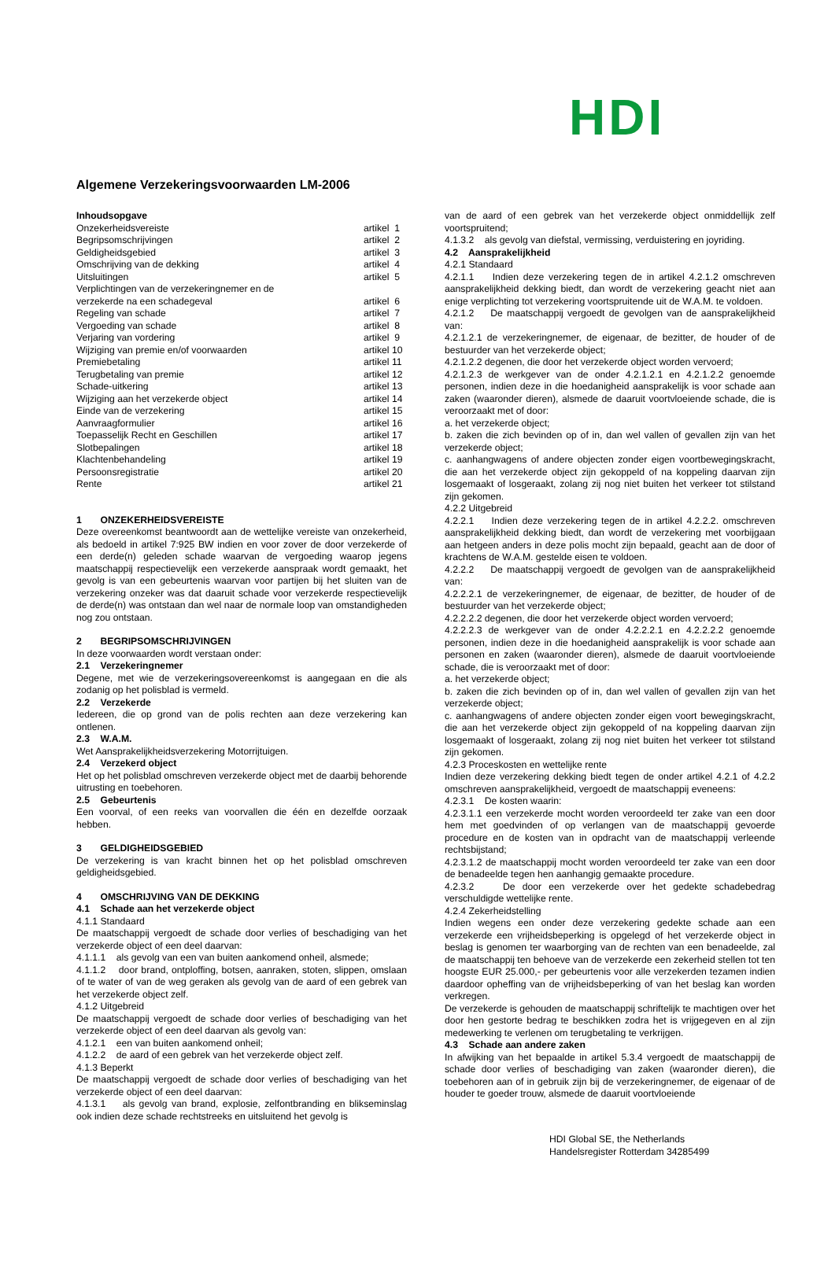HDI
Algemene Verzekeringsvoorwaarden LM-2006
Inhoudsopgave
| Onzekerheidsvereiste | artikel 1 |
| Begripsomschrijvingen | artikel 2 |
| Geldigheidsgebied | artikel 3 |
| Omschrijving van de dekking | artikel 4 |
| Uitsluitingen | artikel 5 |
| Verplichtingen van de verzekeringnemer en de verzekerde na een schadegeval | artikel 6 |
| Regeling van schade | artikel 7 |
| Vergoeding van schade | artikel 8 |
| Verjaring van vordering | artikel 9 |
| Wijziging van premie en/of voorwaarden | artikel 10 |
| Premiebetaling | artikel 11 |
| Terugbetaling van premie | artikel 12 |
| Schade-uitkering | artikel 13 |
| Wijziging aan het verzekerde object | artikel 14 |
| Einde van de verzekering | artikel 15 |
| Aanvraagformulier | artikel 16 |
| Toepasselijk Recht en Geschillen | artikel 17 |
| Slotbepalingen | artikel 18 |
| Klachtenbehandeling | artikel 19 |
| Persoonsregistratie | artikel 20 |
| Rente | artikel 21 |
1 ONZEKERHEIDSVEREISTE
Deze overeenkomst beantwoordt aan de wettelijke vereiste van onzekerheid, als bedoeld in artikel 7:925 BW indien en voor zover de door verzekerde of een derde(n) geleden schade waarvan de vergoeding waarop jegens maatschappij respectievelijk een verzekerde aanspraak wordt gemaakt, het gevolg is van een gebeurtenis waarvan voor partijen bij het sluiten van de verzekering onzeker was dat daaruit schade voor verzekerde respectievelijk de derde(n) was ontstaan dan wel naar de normale loop van omstandigheden nog zou ontstaan.
2 BEGRIPSOMSCHRIJVINGEN
In deze voorwaarden wordt verstaan onder:
2.1 Verzekeringnemer
Degene, met wie de verzekeringsovereenkomst is aangegaan en die als zodanig op het polisblad is vermeld.
2.2 Verzekerde
Iedereen, die op grond van de polis rechten aan deze verzekering kan ontlenen.
2.3 W.A.M.
Wet Aansprakelijkheidsverzekering Motorrijtuigen.
2.4 Verzekerd object
Het op het polisblad omschreven verzekerde object met de daarbij behorende uitrusting en toebehoren.
2.5 Gebeurtenis
Een voorval, of een reeks van voorvallen die één en dezelfde oorzaak hebben.
3 GELDIGHEIDSGEBIED
De verzekering is van kracht binnen het op het polisblad omschreven geldigheidsgebied.
4 OMSCHRIJVING VAN DE DEKKING
4.1 Schade aan het verzekerde object
4.1.1 Standaard
De maatschappij vergoedt de schade door verlies of beschadiging van het verzekerde object of een deel daarvan:
4.1.1.1 als gevolg van een van buiten aankomend onheil, alsmede;
4.1.1.2 door brand, ontploffing, botsen, aanraken, stoten, slippen, omslaan of te water of van de weg geraken als gevolg van de aard of een gebrek van het verzekerde object zelf.
4.1.2 Uitgebreid
De maatschappij vergoedt de schade door verlies of beschadiging van het verzekerde object of een deel daarvan als gevolg van:
4.1.2.1 een van buiten aankomend onheil;
4.1.2.2 de aard of een gebrek van het verzekerde object zelf.
4.1.3 Beperkt
De maatschappij vergoedt de schade door verlies of beschadiging van het verzekerde object of een deel daarvan:
4.1.3.1 als gevolg van brand, explosie, zelfontbranding en blikseminslag ook indien deze schade rechtstreeks en uitsluitend het gevolg is
van de aard of een gebrek van het verzekerde object onmiddellijk zelf voortspruitend;
4.1.3.2 als gevolg van diefstal, vermissing, verduistering en joyriding.
4.2 Aansprakelijkheid
4.2.1 Standaard
4.2.1.1 Indien deze verzekering tegen de in artikel 4.2.1.2 omschreven aansprakelijkheid dekking biedt, dan wordt de verzekering geacht niet aan enige verplichting tot verzekering voortspruitende uit de W.A.M. te voldoen.
4.2.1.2 De maatschappij vergoedt de gevolgen van de aansprakelijkheid van:
4.2.1.2.1 de verzekeringnemer, de eigenaar, de bezitter, de houder of de bestuurder van het verzekerde object;
4.2.1.2.2 degenen, die door het verzekerde object worden vervoerd;
4.2.1.2.3 de werkgever van de onder 4.2.1.2.1 en 4.2.1.2.2 genoemde personen, indien deze in die hoedanigheid aansprakelijk is voor schade aan zaken (waaronder dieren), alsmede de daaruit voortvloeiende schade, die is veroorzaakt met of door:
a. het verzekerde object;
b. zaken die zich bevinden op of in, dan wel vallen of gevallen zijn van het verzekerde object;
c. aanhangwagens of andere objecten zonder eigen voortbewegingskracht, die aan het verzekerde object zijn gekoppeld of na koppeling daarvan zijn losgemaakt of losgeraakt, zolang zij nog niet buiten het verkeer tot stilstand zijn gekomen.
4.2.2 Uitgebreid
4.2.2.1 Indien deze verzekering tegen de in artikel 4.2.2.2. omschreven aansprakelijkheid dekking biedt, dan wordt de verzekering met voorbijgaan aan hetgeen anders in deze polis mocht zijn bepaald, geacht aan de door of krachtens de W.A.M. gestelde eisen te voldoen.
4.2.2.2 De maatschappij vergoedt de gevolgen van de aansprakelijkheid van:
4.2.2.2.1 de verzekeringnemer, de eigenaar, de bezitter, de houder of de bestuurder van het verzekerde object;
4.2.2.2.2 degenen, die door het verzekerde object worden vervoerd;
4.2.2.2.3 de werkgever van de onder 4.2.2.2.1 en 4.2.2.2.2 genoemde personen, indien deze in die hoedanigheid aansprakelijk is voor schade aan personen en zaken (waaronder dieren), alsmede de daaruit voortvloeiende schade, die is veroorzaakt met of door:
a. het verzekerde object;
b. zaken die zich bevinden op of in, dan wel vallen of gevallen zijn van het verzekerde object;
c. aanhangwagens of andere objecten zonder eigen voort bewegingskracht, die aan het verzekerde object zijn gekoppeld of na koppeling daarvan zijn losgemaakt of losgeraakt, zolang zij nog niet buiten het verkeer tot stilstand zijn gekomen.
4.2.3 Proceskosten en wettelijke rente
Indien deze verzekering dekking biedt tegen de onder artikel 4.2.1 of 4.2.2 omschreven aansprakelijkheid, vergoedt de maatschappij eveneens:
4.2.3.1 De kosten waarin:
4.2.3.1.1 een verzekerde mocht worden veroordeeld ter zake van een door hem met goedvinden of op verlangen van de maatschappij gevoerde procedure en de kosten van in opdracht van de maatschappij verleende rechtsbijstand;
4.2.3.1.2 de maatschappij mocht worden veroordeeld ter zake van een door de benadeelde tegen hen aanhangig gemaakte procedure.
4.2.3.2 De door een verzekerde over het gedekte schadebedrag verschuldigde wettelijke rente.
4.2.4 Zekerheidstelling
Indien wegens een onder deze verzekering gedekte schade aan een verzekerde een vrijheidsbeperking is opgelegd of het verzekerde object in beslag is genomen ter waarborging van de rechten van een benadeelde, zal de maatschappij ten behoeve van de verzekerde een zekerheid stellen tot ten hoogste EUR 25.000,- per gebeurtenis voor alle verzekerden tezamen indien daardoor opheffing van de vrijheidsbeperking of van het beslag kan worden verkregen.
De verzekerde is gehouden de maatschappij schriftelijk te machtigen over het door hen gestorte bedrag te beschikken zodra het is vrijgegeven en al zijn medewerking te verlenen om terugbetaling te verkrijgen.
4.3 Schade aan andere zaken
In afwijking van het bepaalde in artikel 5.3.4 vergoedt de maatschappij de schade door verlies of beschadiging van zaken (waaronder dieren), die toebehoren aan of in gebruik zijn bij de verzekeringnemer, de eigenaar of de houder te goeder trouw, alsmede de daaruit voortvloeiende
HDI Global SE, the Netherlands
Handelsregister Rotterdam 34285499